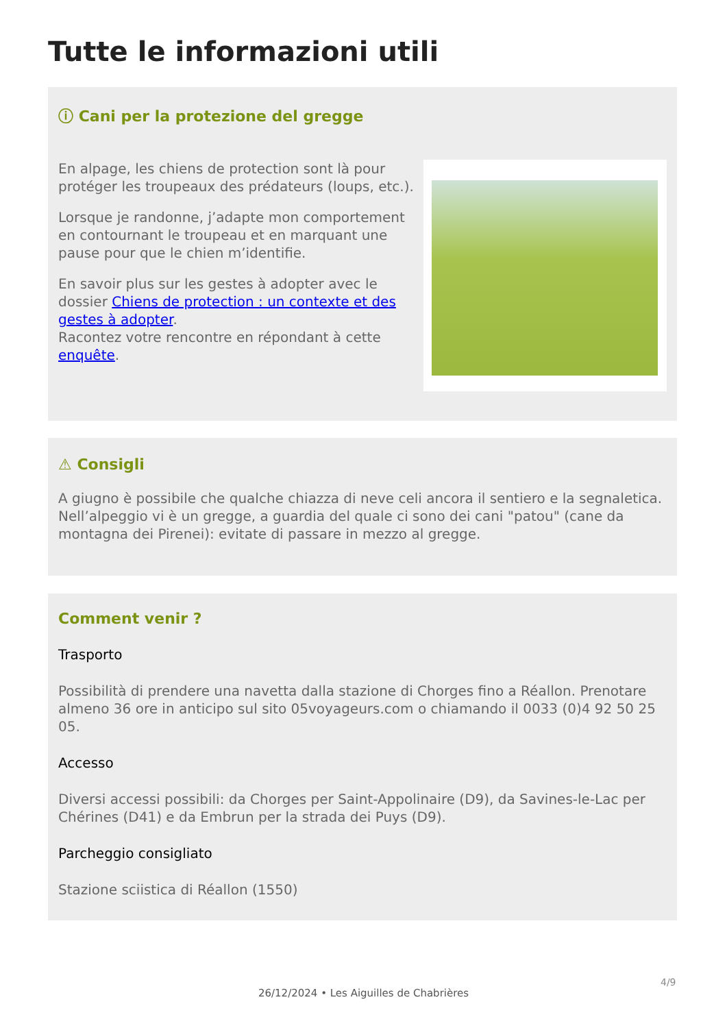Tutte le informazioni utili
ⓘ Cani per la protezione del gregge
En alpage, les chiens de protection sont là pour protéger les troupeaux des prédateurs (loups, etc.).
Lorsque je randonne, j’adapte mon comportement en contournant le troupeau et en marquant une pause pour que le chien m’identifie.
En savoir plus sur les gestes à adopter avec le dossier Chiens de protection : un contexte et des gestes à adopter.
Racontez votre rencontre en répondant à cette enquête.
⚠ Consigli
A giugno è possibile che qualche chiazza di neve celi ancora il sentiero e la segnaletica. Nell’alpeggio vi è un gregge, a guardia del quale ci sono dei cani "patou" (cane da montagna dei Pirenei): evitate di passare in mezzo al gregge.
Comment venir ?
Trasporto
Possibilità di prendere una navetta dalla stazione di Chorges fino a Réallon. Prenotare almeno 36 ore in anticipo sul sito 05voyageurs.com o chiamando il 0033 (0)4 92 50 25 05.
Accesso
Diversi accessi possibili: da Chorges per Saint-Appolinaire (D9), da Savines-le-Lac per Chérines (D41) e da Embrun per la strada dei Puys (D9).
Parcheggio consigliato
Stazione sciistica di Réallon (1550)
4/9
26/12/2024 • Les Aiguilles de Chabrières